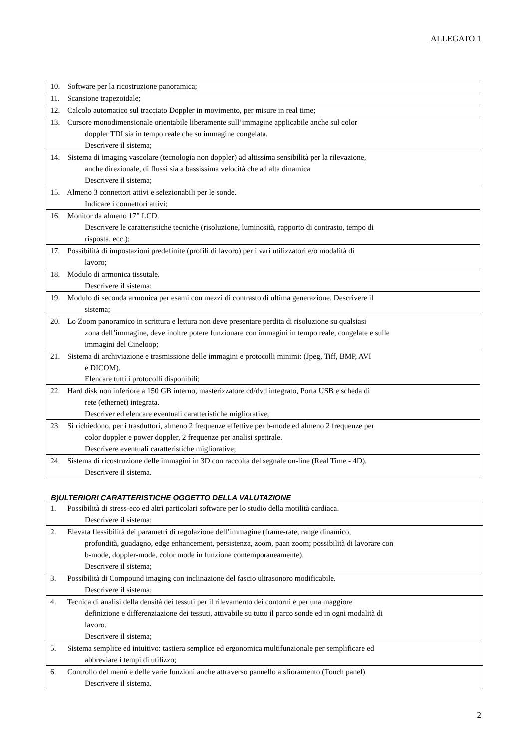ALLEGATO 1
| 10. Software per la ricostruzione panoramica; |
| 11. Scansione trapezoidale; |
| 12. Calcolo automatico sul tracciato Doppler in movimento, per misure in real time; |
| 13. Cursore monodimensionale orientabile liberamente sull’immagine applicabile anche sul color doppler TDI sia in tempo reale che su immagine congelata. Descrivere il sistema; |
| 14. Sistema di imaging vascolare (tecnologia non doppler) ad altissima sensibilità per la rilevazione, anche direzionale, di flussi sia a bassissima velocità che ad alta dinamica Descrivere il sistema; |
| 15. Almeno 3 connettori attivi e selezionabili per le sonde. Indicare i connettori attivi; |
| 16. Monitor da almeno 17” LCD. Descrivere le caratteristiche tecniche (risoluzione, luminosità, rapporto di contrasto, tempo di risposta, ecc.); |
| 17. Possibilità di impostazioni predefinite (profili di lavoro) per i vari utilizzatori e/o modalità di lavoro; |
| 18. Modulo di armonica tissutale. Descrivere il sistema; |
| 19. Modulo di seconda armonica per esami con mezzi di contrasto di ultima generazione. Descrivere il sistema; |
| 20. Lo Zoom panoramico in scrittura e lettura non deve presentare perdita di risoluzione su qualsiasi zona dell’immagine, deve inoltre potere funzionare con immagini in tempo reale, congelate e sulle immagini del Cineloop; |
| 21. Sistema di archiviazione e trasmissione delle immagini e protocolli minimi: (Jpeg, Tiff, BMP, AVI e DICOM). Elencare tutti i protocolli disponibili; |
| 22. Hard disk non inferiore a 150 GB interno, masterizzatore cd/dvd integrato, Porta USB e scheda di rete (ethernet) integrata. Descriver ed elencare eventuali caratteristiche migliorative; |
| 23. Si richiedono, per i trasduttori, almeno 2 frequenze effettive per b-mode ed almeno 2 frequenze per color doppler e power doppler, 2 frequenze per analisi spettrale. Descrivere eventuali caratteristiche migliorative; |
| 24. Sistema di ricostruzione delle immagini in 3D con raccolta del segnale on-line (Real Time - 4D). Descrivere il sistema. |
B)ULTERIORI CARATTERISTICHE OGGETTO DELLA VALUTAZIONE
| 1. Possibilità di stress-eco ed altri particolari software per lo studio della motilità cardiaca. Descrivere il sistema; |
| 2. Elevata flessibilità dei parametri di regolazione dell’immagine (frame-rate, range dinamico, profondità, guadagno, edge enhancement, persistenza, zoom, paan zoom; possibilità di lavorare con b-mode, doppler-mode, color mode in funzione contemporaneamente). Descrivere il sistema; |
| 3. Possibilità di Compound imaging con inclinazione del fascio ultrasonoro modificabile. Descrivere il sistema; |
| 4. Tecnica di analisi della densità dei tessuti per il rilevamento dei contorni e per una maggiore definizione e differenziazione dei tessuti, attivabile su tutto il parco sonde ed in ogni modalità di lavoro. Descrivere il sistema; |
| 5. Sistema semplice ed intuitivo: tastiera semplice ed ergonomica multifunzionale per semplificare ed abbreviare i tempi di utilizzo; |
| 6. Controllo del menù e delle varie funzioni anche attraverso pannello a sfioramento (Touch panel) Descrivere il sistema. |
2